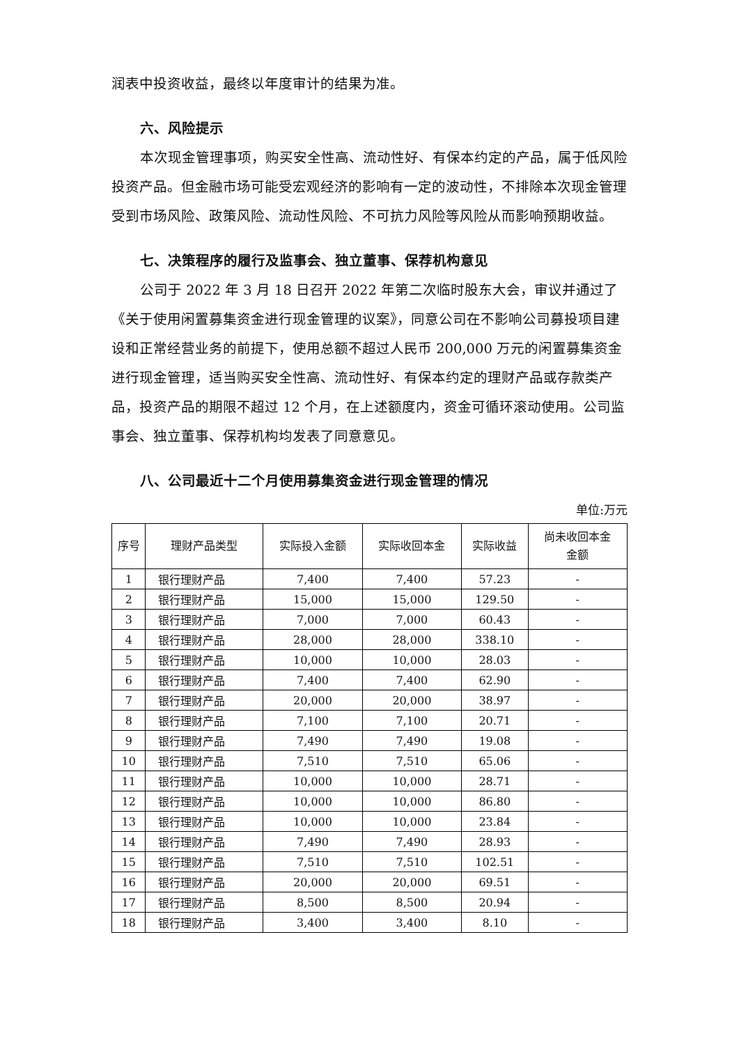润表中投资收益，最终以年度审计的结果为准。
六、风险提示
本次现金管理事项，购买安全性高、流动性好、有保本约定的产品，属于低风险投资产品。但金融市场可能受宏观经济的影响有一定的波动性，不排除本次现金管理受到市场风险、政策风险、流动性风险、不可抗力风险等风险从而影响预期收益。
七、决策程序的履行及监事会、独立董事、保荐机构意见
公司于 2022 年 3 月 18 日召开 2022 年第二次临时股东大会，审议并通过了《关于使用闲置募集资金进行现金管理的议案》，同意公司在不影响公司募投项目建设和正常经营业务的前提下，使用总额不超过人民币 200,000 万元的闲置募集资金进行现金管理，适当购买安全性高、流动性好、有保本约定的理财产品或存款类产品，投资产品的期限不超过 12 个月，在上述额度内，资金可循环滚动使用。公司监事会、独立董事、保荐机构均发表了同意意见。
八、公司最近十二个月使用募集资金进行现金管理的情况
单位:万元
| 序号 | 理财产品类型 | 实际投入金额 | 实际收回本金 | 实际收益 | 尚未收回本金 金额 |
| --- | --- | --- | --- | --- | --- |
| 1 | 银行理财产品 | 7,400 | 7,400 | 57.23 | - |
| 2 | 银行理财产品 | 15,000 | 15,000 | 129.50 | - |
| 3 | 银行理财产品 | 7,000 | 7,000 | 60.43 | - |
| 4 | 银行理财产品 | 28,000 | 28,000 | 338.10 | - |
| 5 | 银行理财产品 | 10,000 | 10,000 | 28.03 | - |
| 6 | 银行理财产品 | 7,400 | 7,400 | 62.90 | - |
| 7 | 银行理财产品 | 20,000 | 20,000 | 38.97 | - |
| 8 | 银行理财产品 | 7,100 | 7,100 | 20.71 | - |
| 9 | 银行理财产品 | 7,490 | 7,490 | 19.08 | - |
| 10 | 银行理财产品 | 7,510 | 7,510 | 65.06 | - |
| 11 | 银行理财产品 | 10,000 | 10,000 | 28.71 | - |
| 12 | 银行理财产品 | 10,000 | 10,000 | 86.80 | - |
| 13 | 银行理财产品 | 10,000 | 10,000 | 23.84 | - |
| 14 | 银行理财产品 | 7,490 | 7,490 | 28.93 | - |
| 15 | 银行理财产品 | 7,510 | 7,510 | 102.51 | - |
| 16 | 银行理财产品 | 20,000 | 20,000 | 69.51 | - |
| 17 | 银行理财产品 | 8,500 | 8,500 | 20.94 | - |
| 18 | 银行理财产品 | 3,400 | 3,400 | 8.10 | - |